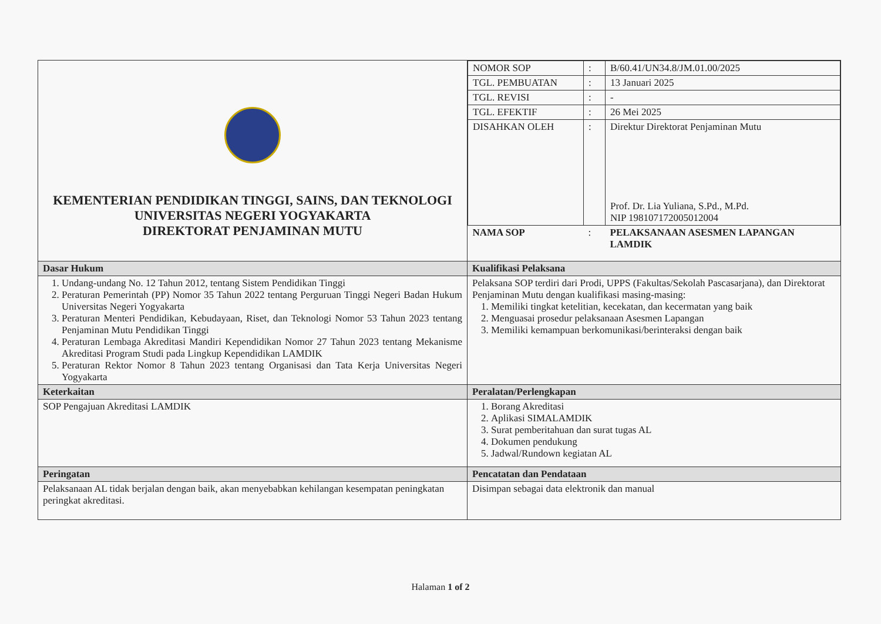| KEMENTERIAN PENDIDIKAN TINGGI, SAINS, DAN TEKNOLOGI UNIVERSITAS NEGERI YOGYAKARTA DIREKTORAT PENJAMINAN MUTU | / NOMOR SOP / : / B/60.41/UN34.8/JM.01.00/2025 / / TGL. PEMBUATAN / : / 13 Januari 2025 / / TGL. REVISI / : / - / / TGL. EFEKTIF / : / 26 Mei 2025 / / DISAHKAN OLEH / : / Direktur Direktorat Penjaminan Mutu Prof. Dr. Lia Yuliana, S.Pd., M.Pd. NIP 198107172005012004 / / NAMA SOP / : / PELAKSANAAN ASESMEN LAPANGAN LAMDIK / |
| Dasar Hukum | Kualifikasi Pelaksana |
| 1. Undang-undang No. 12 Tahun 2012, tentang Sistem Pendidikan Tinggi 2. Peraturan Pemerintah (PP) Nomor 35 Tahun 2022 tentang Perguruan Tinggi Negeri Badan Hukum Universitas Negeri Yogyakarta 3. Peraturan Menteri Pendidikan, Kebudayaan, Riset, dan Teknologi Nomor 53 Tahun 2023 tentang Penjaminan Mutu Pendidikan Tinggi 4. Peraturan Lembaga Akreditasi Mandiri Kependidikan Nomor 27 Tahun 2023 tentang Mekanisme Akreditasi Program Studi pada Lingkup Kependidikan LAMDIK 5. Peraturan Rektor Nomor 8 Tahun 2023 tentang Organisasi dan Tata Kerja Universitas Negeri Yogyakarta | Pelaksana SOP terdiri dari Prodi, UPPS (Fakultas/Sekolah Pascasarjana), dan Direktorat Penjaminan Mutu dengan kualifikasi masing-masing: 1. Memiliki tingkat ketelitian, kecekatan, dan kecermatan yang baik 2. Menguasai prosedur pelaksanaan Asesmen Lapangan 3. Memiliki kemampuan berkomunikasi/berinteraksi dengan baik |
| Keterkaitan | Peralatan/Perlengkapan |
| SOP Pengajuan Akreditasi LAMDIK | 1. Borang Akreditasi 2. Aplikasi SIMALAMDIK 3. Surat pemberitahuan dan surat tugas AL 4. Dokumen pendukung 5. Jadwal/Rundown kegiatan AL |
| Peringatan | Pencatatan dan Pendataan |
| Pelaksanaan AL tidak berjalan dengan baik, akan menyebabkan kehilangan kesempatan peningkatan peringkat akreditasi. | Disimpan sebagai data elektronik dan manual |
Halaman 1 of 2